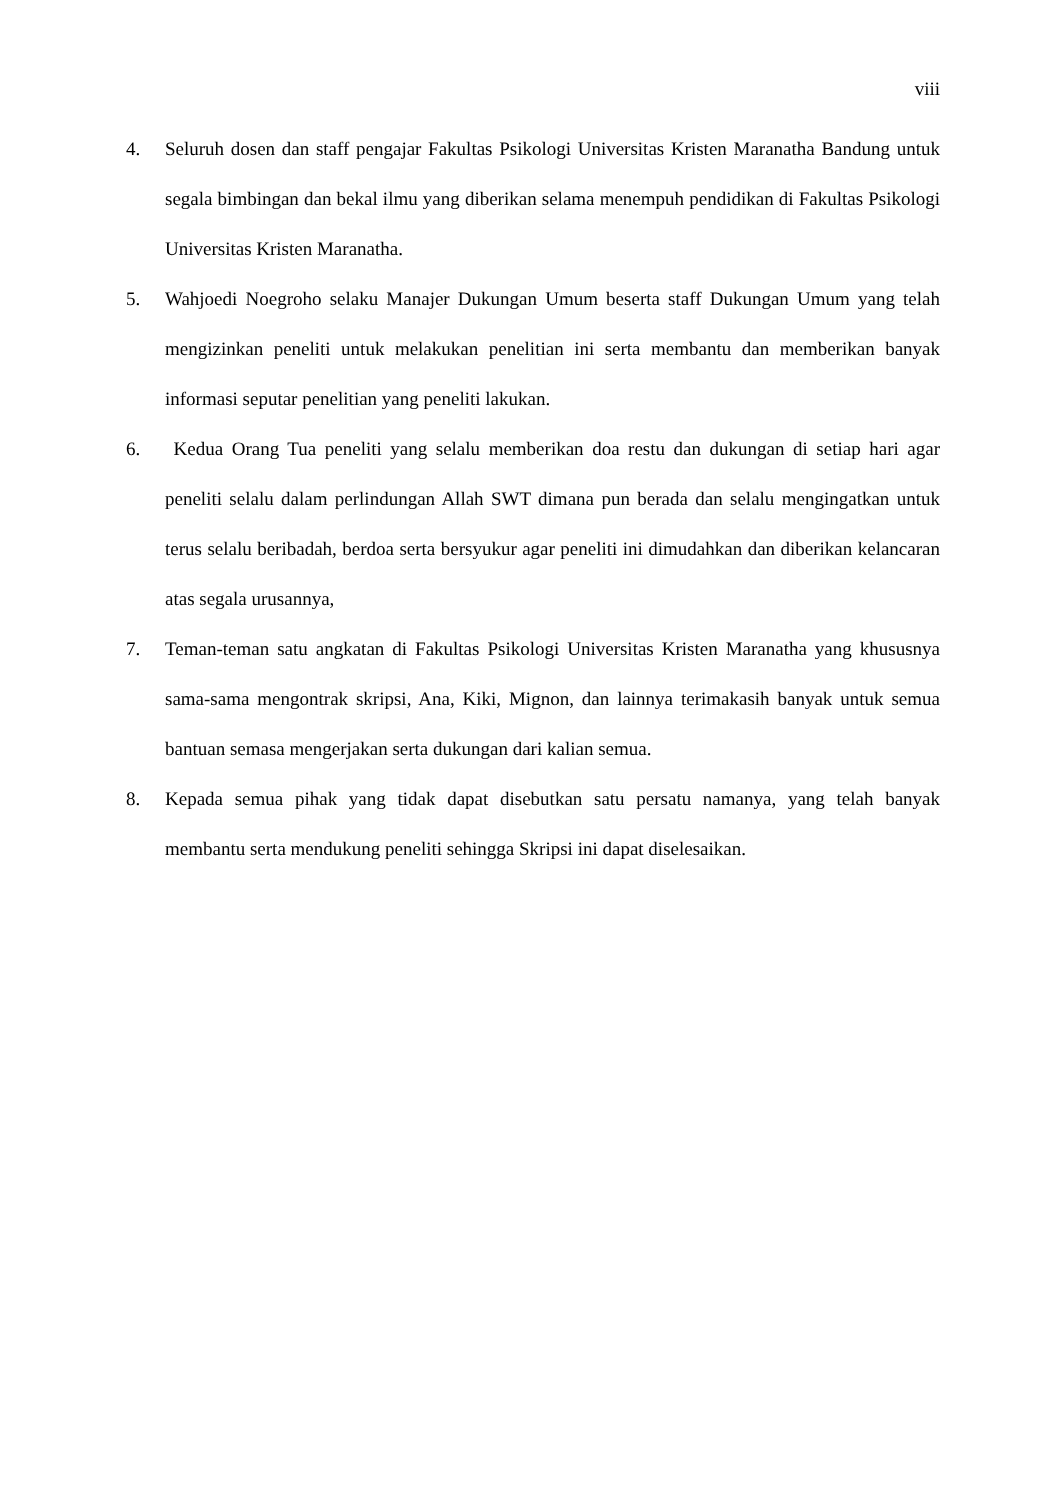viii
4. Seluruh dosen dan staff pengajar Fakultas Psikologi Universitas Kristen Maranatha Bandung untuk segala bimbingan dan bekal ilmu yang diberikan selama menempuh pendidikan di Fakultas Psikologi Universitas Kristen Maranatha.
5. Wahjoedi Noegroho selaku Manajer Dukungan Umum beserta staff Dukungan Umum yang telah mengizinkan peneliti untuk melakukan penelitian ini serta membantu dan memberikan banyak informasi seputar penelitian yang peneliti lakukan.
6. Kedua Orang Tua peneliti yang selalu memberikan doa restu dan dukungan di setiap hari agar peneliti selalu dalam perlindungan Allah SWT dimana pun berada dan selalu mengingatkan untuk terus selalu beribadah, berdoa serta bersyukur agar peneliti ini dimudahkan dan diberikan kelancaran atas segala urusannya,
7. Teman-teman satu angkatan di Fakultas Psikologi Universitas Kristen Maranatha yang khususnya sama-sama mengontrak skripsi, Ana, Kiki, Mignon, dan lainnya terimakasih banyak untuk semua bantuan semasa mengerjakan serta dukungan dari kalian semua.
8. Kepada semua pihak yang tidak dapat disebutkan satu persatu namanya, yang telah banyak membantu serta mendukung peneliti sehingga Skripsi ini dapat diselesaikan.